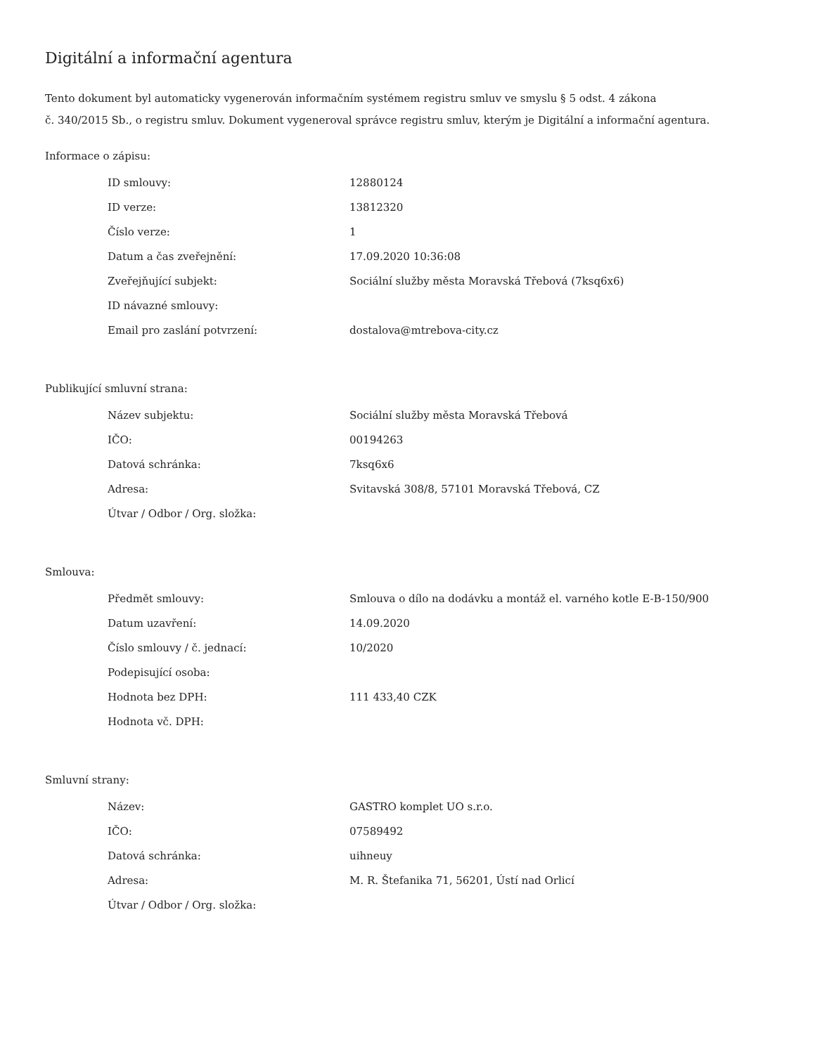Digitální a informační agentura
Tento dokument byl automaticky vygenerován informačním systémem registru smluv ve smyslu § 5 odst. 4 zákona
č. 340/2015 Sb., o registru smluv. Dokument vygeneroval správce registru smluv, kterým je Digitální a informační agentura.
Informace o zápisu:
| ID smlouvy: | 12880124 |
| ID verze: | 13812320 |
| Číslo verze: | 1 |
| Datum a čas zveřejnění: | 17.09.2020 10:36:08 |
| Zveřejňující subjekt: | Sociální služby města Moravská Třebová (7ksq6x6) |
| ID návazné smlouvy: | |
| Email pro zaslání potvrzení: | dostalova@mtrebova-city.cz |
Publikující smluvní strana:
| Název subjektu: | Sociální služby města Moravská Třebová |
| IČO: | 00194263 |
| Datová schránka: | 7ksq6x6 |
| Adresa: | Svitavská 308/8, 57101 Moravská Třebová, CZ |
| Útvar / Odbor / Org. složka: | |
Smlouva:
| Předmět smlouvy: | Smlouva o dílo na dodávku a montáž el. varného kotle E-B-150/900 |
| Datum uzavření: | 14.09.2020 |
| Číslo smlouvy / č. jednací: | 10/2020 |
| Podepisující osoba: | |
| Hodnota bez DPH: | 111 433,40 CZK |
| Hodnota vč. DPH: | |
Smluvní strany:
| Název: | GASTRO komplet UO s.r.o. |
| IČO: | 07589492 |
| Datová schránka: | uihneuy |
| Adresa: | M. R. Štefanika 71, 56201, Ústí nad Orlicí |
| Útvar / Odbor / Org. složka: | |